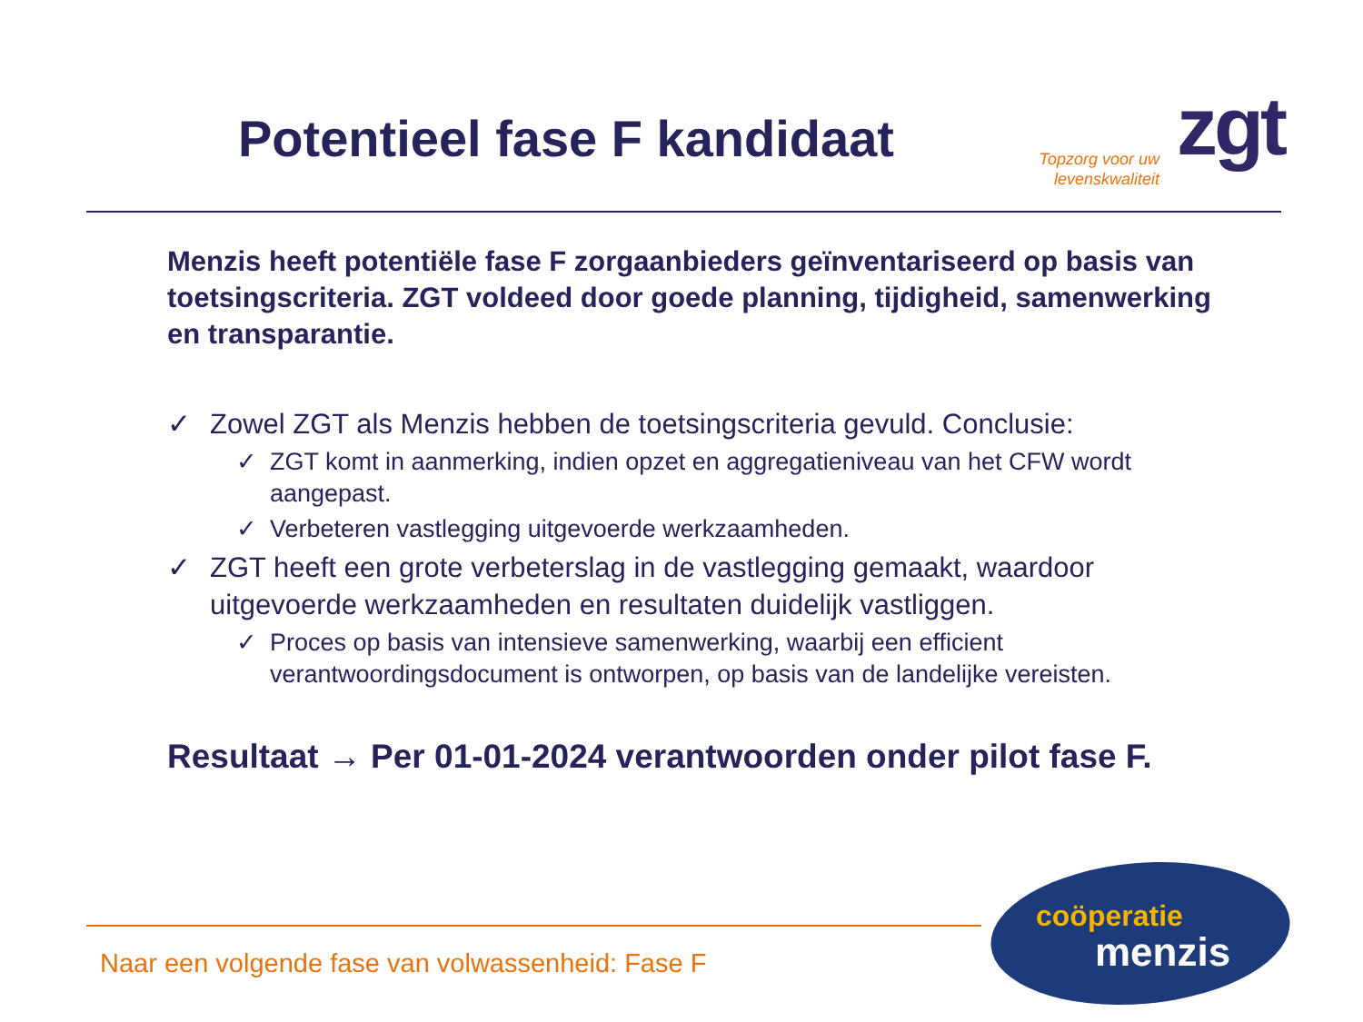Potentieel fase F kandidaat
Topzorg voor uw levenskwaliteit
zgt
Menzis heeft potentiële fase F zorgaanbieders geïnventariseerd op basis van toetsingscriteria. ZGT voldeed door goede planning, tijdigheid, samenwerking en transparantie.
✓ Zowel ZGT als Menzis hebben de toetsingscriteria gevuld. Conclusie:
✓ ZGT komt in aanmerking, indien opzet en aggregatieniveau van het CFW wordt aangepast.
✓ Verbeteren vastlegging uitgevoerde werkzaamheden.
✓ ZGT heeft een grote verbeterslag in de vastlegging gemaakt, waardoor uitgevoerde werkzaamheden en resultaten duidelijk vastliggen.
✓ Proces op basis van intensieve samenwerking, waarbij een efficient verantwoordingsdocument is ontworpen, op basis van de landelijke vereisten.
Resultaat → Per 01-01-2024 verantwoorden onder pilot fase F.
Naar een volgende fase van volwassenheid: Fase F
coöperatie
menzis